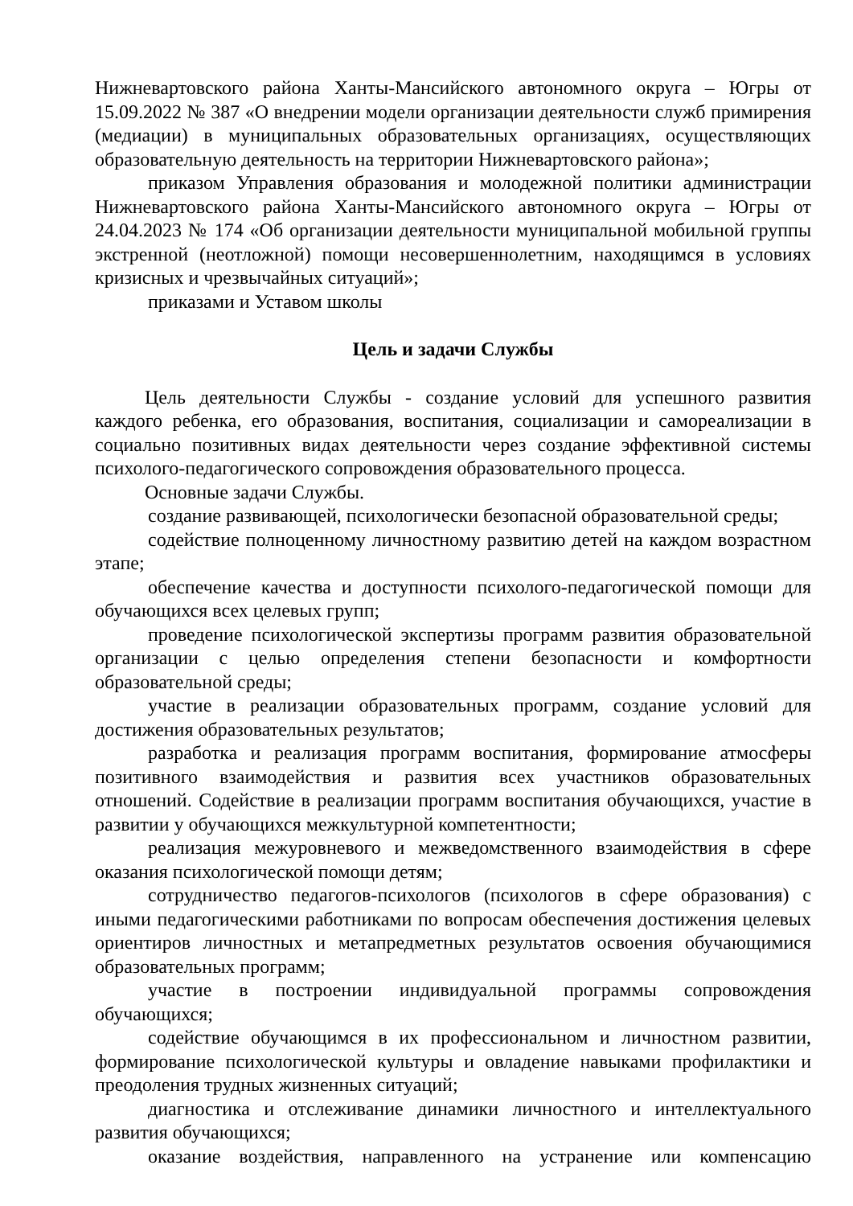Нижневартовского района Ханты-Мансийского автономного округа – Югры от 15.09.2022 № 387 «О внедрении модели организации деятельности служб примирения (медиации) в муниципальных образовательных организациях, осуществляющих образовательную деятельность на территории Нижневартовского района»;
приказом Управления образования и молодежной политики администрации Нижневартовского района Ханты-Мансийского автономного округа – Югры от 24.04.2023 № 174 «Об организации деятельности муниципальной мобильной группы экстренной (неотложной) помощи несовершеннолетним, находящимся в условиях кризисных и чрезвычайных ситуаций»;
приказами и Уставом школы
Цель и задачи Службы
Цель деятельности Службы - создание условий для успешного развития каждого ребенка, его образования, воспитания, социализации и самореализации в социально позитивных видах деятельности через создание эффективной системы психолого-педагогического сопровождения образовательного процесса.
Основные задачи Службы.
создание развивающей, психологически безопасной образовательной среды;
содействие полноценному личностному развитию детей на каждом возрастном этапе;
обеспечение качества и доступности психолого-педагогической помощи для обучающихся всех целевых групп;
проведение психологической экспертизы программ развития образовательной организации с целью определения степени безопасности и комфортности образовательной среды;
участие в реализации образовательных программ, создание условий для достижения образовательных результатов;
разработка и реализация программ воспитания, формирование атмосферы позитивного взаимодействия и развития всех участников образовательных отношений. Содействие в реализации программ воспитания обучающихся, участие в развитии у обучающихся межкультурной компетентности;
реализация межуровневого и межведомственного взаимодействия в сфере оказания психологической помощи детям;
сотрудничество педагогов-психологов (психологов в сфере образования) с иными педагогическими работниками по вопросам обеспечения достижения целевых ориентиров личностных и метапредметных результатов освоения обучающимися образовательных программ;
участие в построении индивидуальной программы сопровождения обучающихся;
содействие обучающимся в их профессиональном и личностном развитии, формирование психологической культуры и овладение навыками профилактики и преодоления трудных жизненных ситуаций;
диагностика и отслеживание динамики личностного и интеллектуального развития обучающихся;
оказание воздействия, направленного на устранение или компенсацию